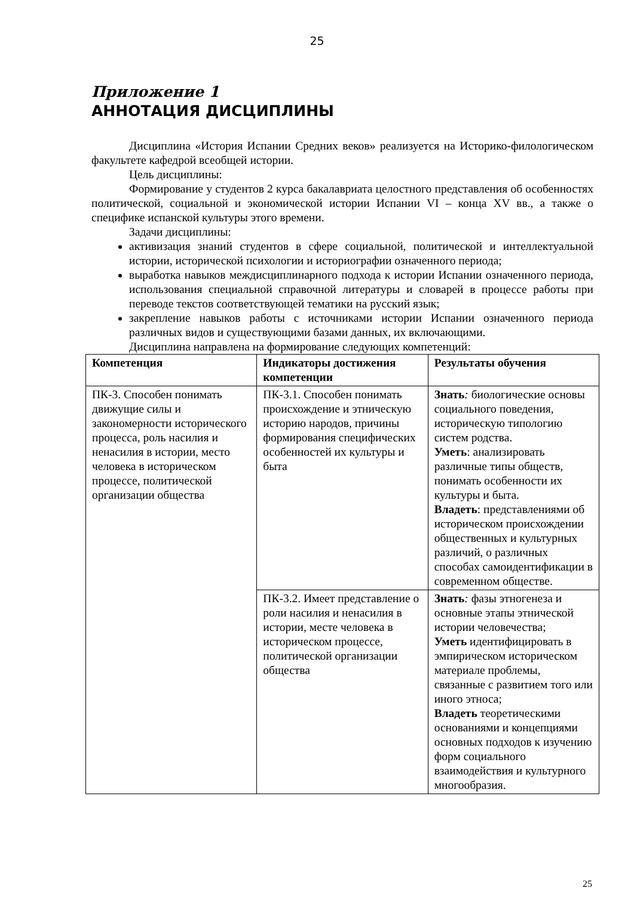25
Приложение 1
АННОТАЦИЯ ДИСЦИПЛИНЫ
Дисциплина «История Испании Средних веков» реализуется на Историко-филологическом факультете кафедрой всеобщей истории.
Цель дисциплины:
Формирование у студентов 2 курса бакалавриата целостного представления об особенностях политической, социальной и экономической истории Испании VI – конца XV вв., а также о специфике испанской культуры этого времени.
Задачи дисциплины:
активизация знаний студентов в сфере социальной, политической и интеллектуальной истории, исторической психологии и историографии означенного периода;
выработка навыков междисциплинарного подхода к истории Испании означенного периода, использования специальной справочной литературы и словарей в процессе работы при переводе текстов соответствующей тематики на русский язык;
закрепление навыков работы с источниками истории Испании означенного периода различных видов и существующими базами данных, их включающими.
Дисциплина направлена на формирование следующих компетенций:
| Компетенция | Индикаторы достижения компетенции | Результаты обучения |
| --- | --- | --- |
| ПК-3. Способен понимать движущие силы и закономерности исторического процесса, роль насилия и ненасилия в истории, место человека в историческом процессе, политической организации общества | ПК-3.1. Способен понимать происхождение и этническую историю народов, причины формирования специфических особенностей их культуры и быта | Знать : биологические основы социального поведения, историческую типологию систем родства. Уметь : анализировать различные типы обществ, понимать особенности их культуры и быта. Владеть : представлениями об историческом происхождении общественных и культурных различий, о различных способах самоидентификации в современном обществе. |
| | ПК-3.2. Имеет представление о роли насилия и ненасилия в истории, месте человека в историческом процессе, политической организации общества | Знать : фазы этногенеза и основные этапы этнической истории человечества; Уметь идентифицировать в эмпирическом историческом материале проблемы, связанные с развитием того или иного этноса; Владеть теоретическими основаниями и концепциями основных подходов к изучению форм социального взаимодействия и культурного многообразия. |
25